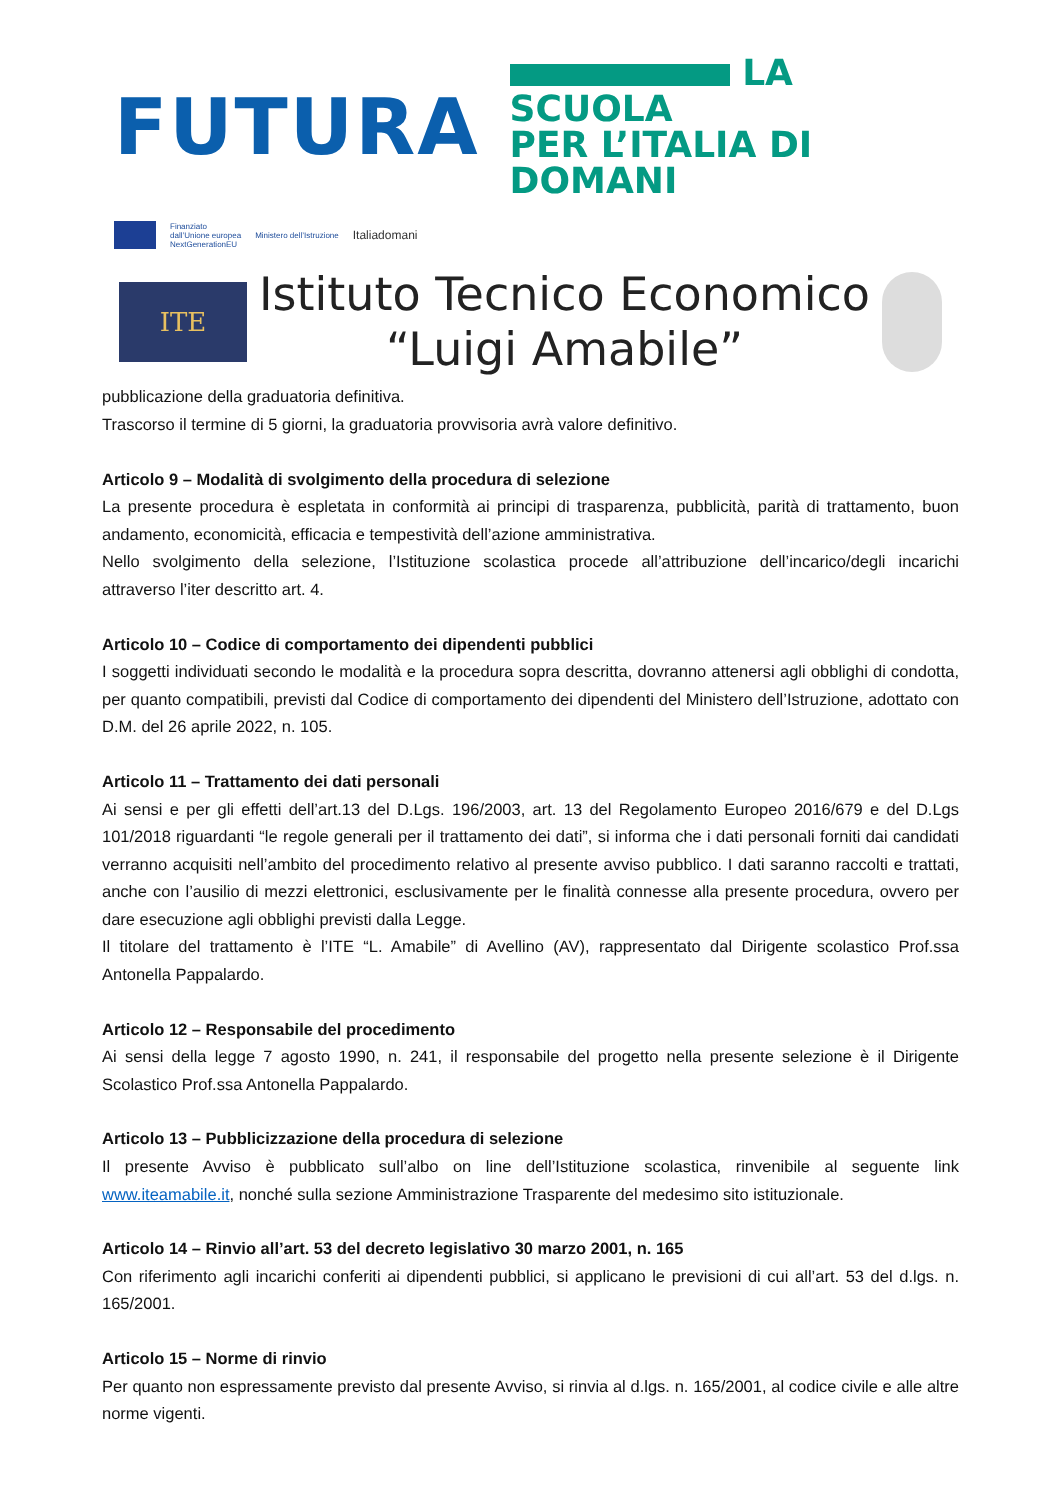FUTURA
LA SCUOLA
PER L’ITALIA DI DOMANI
Finanziato
dall’Unione europea
NextGenerationEU
Ministero dell’Istruzione
Italiadomani
ITE
Istituto Tecnico Economico
“Luigi Amabile”
pubblicazione della graduatoria definitiva.
Trascorso il termine di 5 giorni, la graduatoria provvisoria avrà valore definitivo.
Articolo 9 – Modalità di svolgimento della procedura di selezione
La presente procedura è espletata in conformità ai principi di trasparenza, pubblicità, parità di trattamento, buon andamento, economicità, efficacia e tempestività dell’azione amministrativa.
Nello svolgimento della selezione, l’Istituzione scolastica procede all’attribuzione dell’incarico/degli incarichi attraverso l’iter descritto art. 4.
Articolo 10 – Codice di comportamento dei dipendenti pubblici
I soggetti individuati secondo le modalità e la procedura sopra descritta, dovranno attenersi agli obblighi di condotta, per quanto compatibili, previsti dal Codice di comportamento dei dipendenti del Ministero dell’Istruzione, adottato con D.M. del 26 aprile 2022, n. 105.
Articolo 11 – Trattamento dei dati personali
Ai sensi e per gli effetti dell’art.13 del D.Lgs. 196/2003, art. 13 del Regolamento Europeo 2016/679 e del D.Lgs 101/2018 riguardanti “le regole generali per il trattamento dei dati”, si informa che i dati personali forniti dai candidati verranno acquisiti nell’ambito del procedimento relativo al presente avviso pubblico. I dati saranno raccolti e trattati, anche con l’ausilio di mezzi elettronici, esclusivamente per le finalità connesse alla presente procedura, ovvero per dare esecuzione agli obblighi previsti dalla Legge.
Il titolare del trattamento è l’ITE “L. Amabile” di Avellino (AV), rappresentato dal Dirigente scolastico Prof.ssa Antonella Pappalardo.
Articolo 12 – Responsabile del procedimento
Ai sensi della legge 7 agosto 1990, n. 241, il responsabile del progetto nella presente selezione è il Dirigente Scolastico Prof.ssa Antonella Pappalardo.
Articolo 13 – Pubblicizzazione della procedura di selezione
Il presente Avviso è pubblicato sull’albo on line dell’Istituzione scolastica, rinvenibile al seguente link www.iteamabile.it, nonché sulla sezione Amministrazione Trasparente del medesimo sito istituzionale.
Articolo 14 – Rinvio all’art. 53 del decreto legislativo 30 marzo 2001, n. 165
Con riferimento agli incarichi conferiti ai dipendenti pubblici, si applicano le previsioni di cui all’art. 53 del d.lgs. n. 165/2001.
Articolo 15 – Norme di rinvio
Per quanto non espressamente previsto dal presente Avviso, si rinvia al d.lgs. n. 165/2001, al codice civile e alle altre norme vigenti.